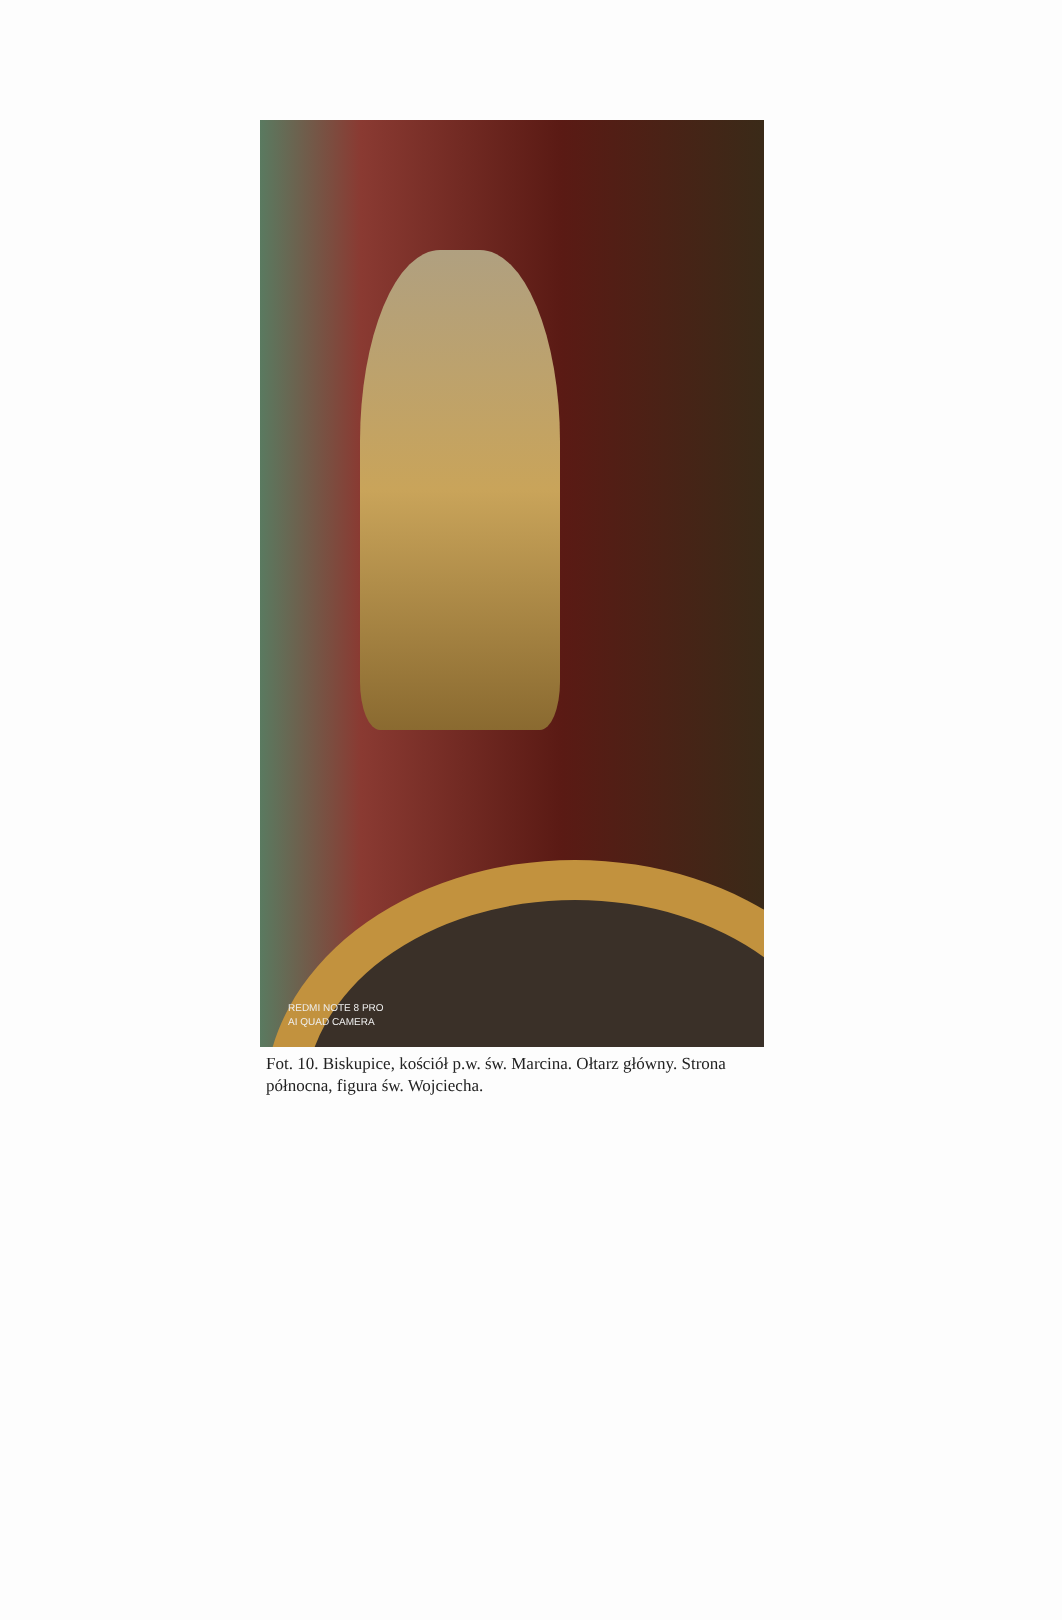REDMI NOTE 8 PRO
AI QUAD CAMERA
Fot. 10. Biskupice, kościół p.w. św. Marcina. Ołtarz główny. Strona północna, figura św. Wojciecha.